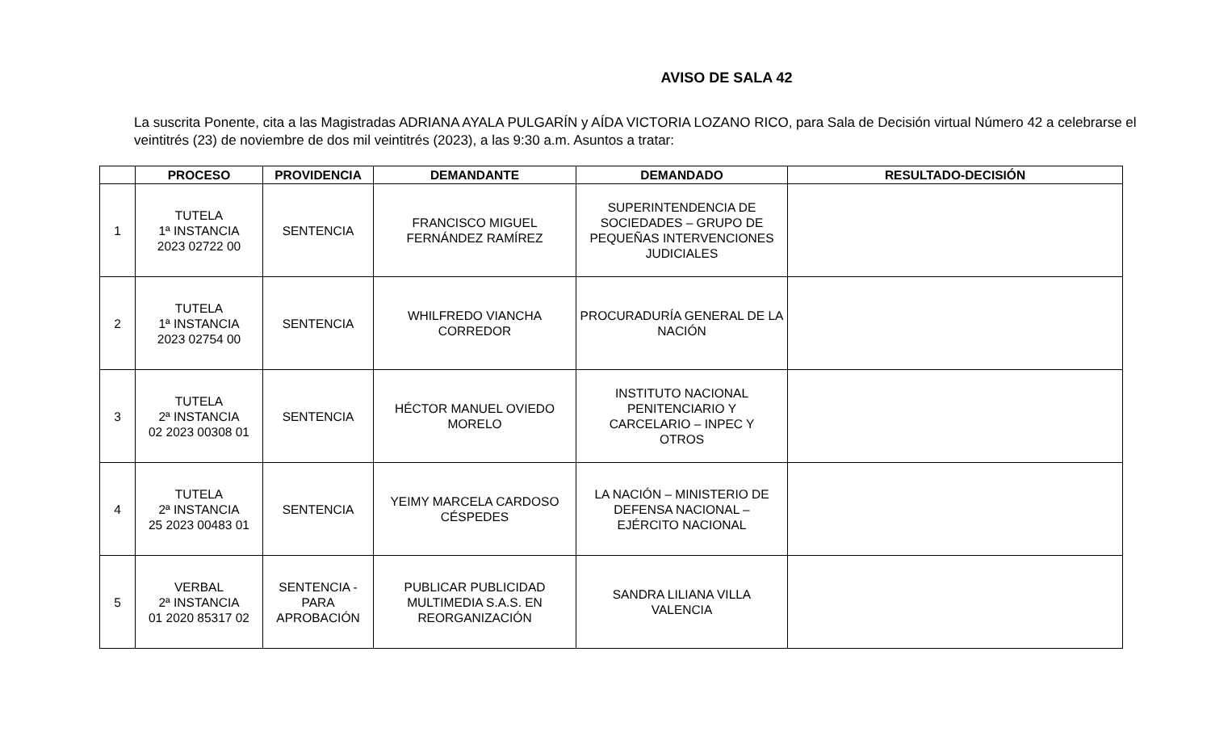AVISO DE SALA 42
La suscrita Ponente, cita a las Magistradas ADRIANA AYALA PULGARÍN y AÍDA VICTORIA LOZANO RICO, para Sala de Decisión virtual Número 42 a celebrarse el veintitrés (23) de noviembre de dos mil veintitrés (2023), a las 9:30 a.m. Asuntos a tratar:
| | PROCESO | PROVIDENCIA | DEMANDANTE | DEMANDADO | RESULTADO-DECISIÓN |
| --- | --- | --- | --- | --- | --- |
| 1 | TUTELA 1ª INSTANCIA 2023 02722 00 | SENTENCIA | FRANCISCO MIGUEL FERNÁNDEZ RAMÍREZ | SUPERINTENDENCIA DE SOCIEDADES – GRUPO DE PEQUEÑAS INTERVENCIONES JUDICIALES | |
| 2 | TUTELA 1ª INSTANCIA 2023 02754 00 | SENTENCIA | WHILFREDO VIANCHA CORREDOR | PROCURADURÍA GENERAL DE LA NACIÓN | |
| 3 | TUTELA 2ª INSTANCIA 02 2023 00308 01 | SENTENCIA | HÉCTOR MANUEL OVIEDO MORELO | INSTITUTO NACIONAL PENITENCIARIO Y CARCELARIO – INPEC Y OTROS | |
| 4 | TUTELA 2ª INSTANCIA 25 2023 00483 01 | SENTENCIA | YEIMY MARCELA CARDOSO CÉSPEDES | LA NACIÓN – MINISTERIO DE DEFENSA NACIONAL – EJÉRCITO NACIONAL | |
| 5 | VERBAL 2ª INSTANCIA 01 2020 85317 02 | SENTENCIA - PARA APROBACIÓN | PUBLICAR PUBLICIDAD MULTIMEDIA S.A.S. EN REORGANIZACIÓN | SANDRA LILIANA VILLA VALENCIA | |